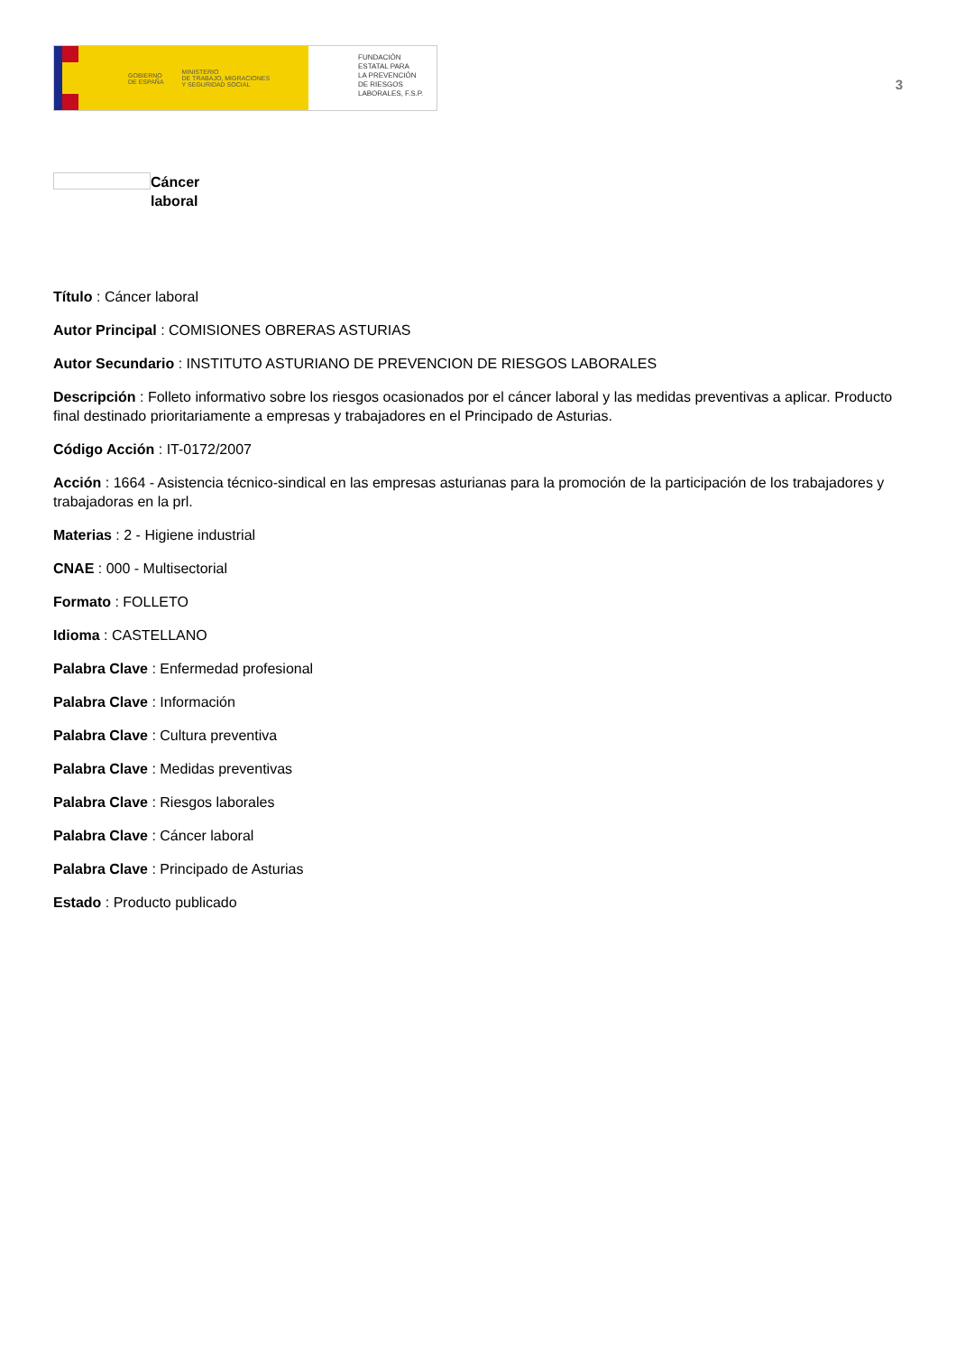GOBIERNO
DE ESPAÑA MINISTERIO
DE TRABAJO, MIGRACIONES
Y SEGURIDAD SOCIAL
FUNDACIÓN
ESTATAL PARA
LA PREVENCIÓN
DE RIESGOS
LABORALES, F.S.P.
3
Cáncer
laboral
Título : Cáncer laboral
Autor Principal : COMISIONES OBRERAS ASTURIAS
Autor Secundario : INSTITUTO ASTURIANO DE PREVENCION DE RIESGOS LABORALES
Descripción : Folleto informativo sobre los riesgos ocasionados por el cáncer laboral y las medidas preventivas a aplicar. Producto final destinado prioritariamente a empresas y trabajadores en el Principado de Asturias.
Código Acción : IT-0172/2007
Acción : 1664 - Asistencia técnico-sindical en las empresas asturianas para la promoción de la participación de los trabajadores y trabajadoras en la prl.
Materias : 2 - Higiene industrial
CNAE : 000 - Multisectorial
Formato : FOLLETO
Idioma : CASTELLANO
Palabra Clave : Enfermedad profesional
Palabra Clave : Información
Palabra Clave : Cultura preventiva
Palabra Clave : Medidas preventivas
Palabra Clave : Riesgos laborales
Palabra Clave : Cáncer laboral
Palabra Clave : Principado de Asturias
Estado : Producto publicado